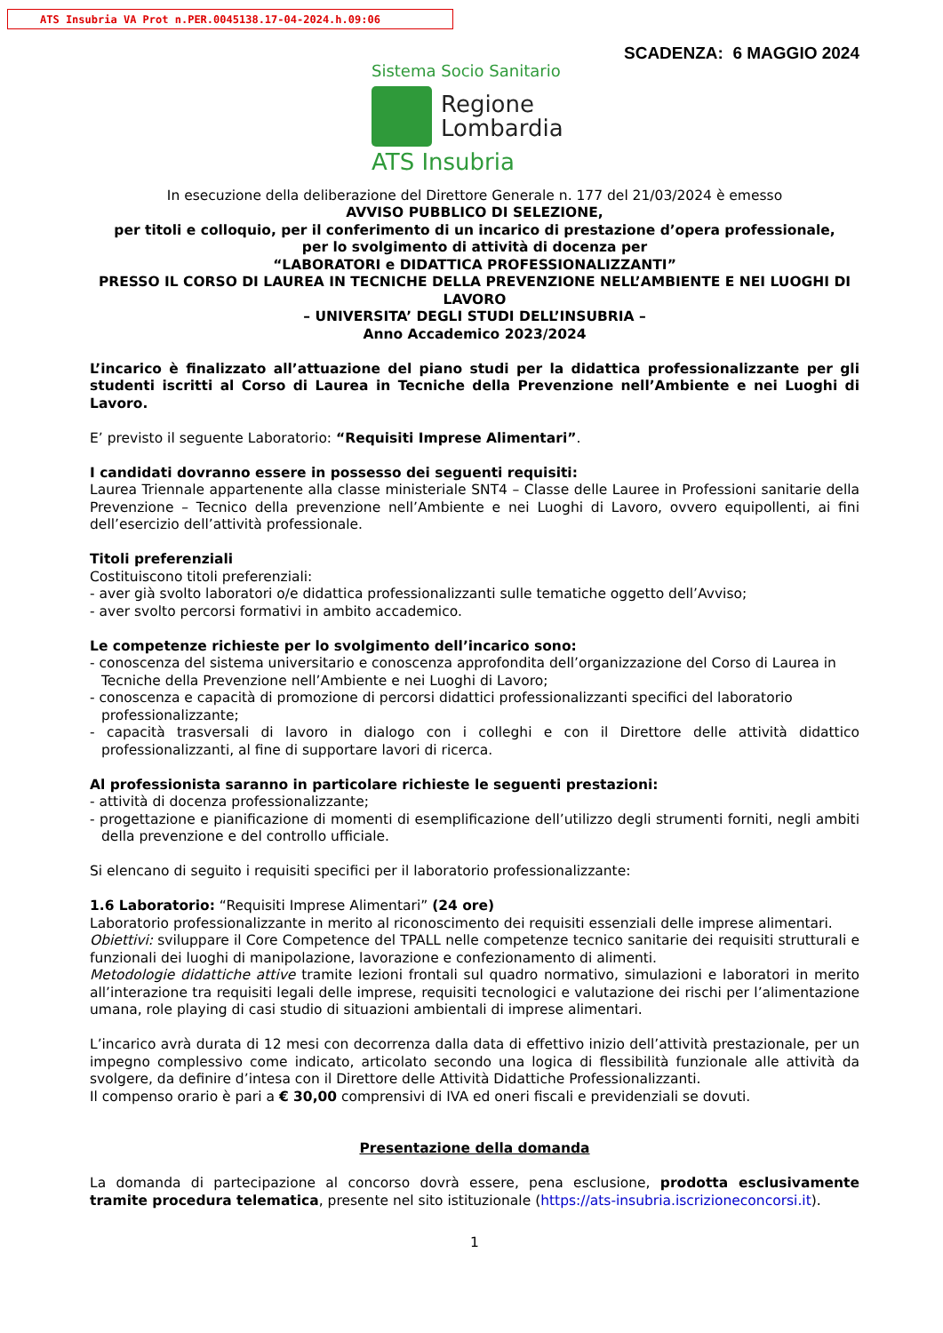ATS Insubria VA Prot n.PER.0045138.17-04-2024.h.09:06
SCADENZA: 6 MAGGIO 2024
Sistema Socio Sanitario
Regione
Lombardia
ATS Insubria
In esecuzione della deliberazione del Direttore Generale n. 177 del 21/03/2024 è emesso
AVVISO PUBBLICO DI SELEZIONE,
per titoli e colloquio, per il conferimento di un incarico di prestazione d’opera professionale,
per lo svolgimento di attività di docenza per
“LABORATORI e DIDATTICA PROFESSIONALIZZANTI”
PRESSO IL CORSO DI LAUREA IN TECNICHE DELLA PREVENZIONE NELL’AMBIENTE E NEI LUOGHI DI LAVORO
– UNIVERSITA’ DEGLI STUDI DELL’INSUBRIA –
Anno Accademico 2023/2024
L’incarico è finalizzato all’attuazione del piano studi per la didattica professionalizzante per gli studenti iscritti al Corso di Laurea in Tecniche della Prevenzione nell’Ambiente e nei Luoghi di Lavoro.
E’ previsto il seguente Laboratorio: “Requisiti Imprese Alimentari”.
I candidati dovranno essere in possesso dei seguenti requisiti:
Laurea Triennale appartenente alla classe ministeriale SNT4 – Classe delle Lauree in Professioni sanitarie della Prevenzione – Tecnico della prevenzione nell’Ambiente e nei Luoghi di Lavoro, ovvero equipollenti, ai fini dell’esercizio dell’attività professionale.
Titoli preferenziali
Costituiscono titoli preferenziali:
- aver già svolto laboratori o/e didattica professionalizzanti sulle tematiche oggetto dell’Avviso;
- aver svolto percorsi formativi in ambito accademico.
Le competenze richieste per lo svolgimento dell’incarico sono:
- conoscenza del sistema universitario e conoscenza approfondita dell’organizzazione del Corso di Laurea in Tecniche della Prevenzione nell’Ambiente e nei Luoghi di Lavoro;
- conoscenza e capacità di promozione di percorsi didattici professionalizzanti specifici del laboratorio professionalizzante;
- capacità trasversali di lavoro in dialogo con i colleghi e con il Direttore delle attività didattico professionalizzanti, al fine di supportare lavori di ricerca.
Al professionista saranno in particolare richieste le seguenti prestazioni:
- attività di docenza professionalizzante;
- progettazione e pianificazione di momenti di esemplificazione dell’utilizzo degli strumenti forniti, negli ambiti della prevenzione e del controllo ufficiale.
Si elencano di seguito i requisiti specifici per il laboratorio professionalizzante:
1.6 Laboratorio: “Requisiti Imprese Alimentari” (24 ore)
Laboratorio professionalizzante in merito al riconoscimento dei requisiti essenziali delle imprese alimentari.
Obiettivi: sviluppare il Core Competence del TPALL nelle competenze tecnico sanitarie dei requisiti strutturali e funzionali dei luoghi di manipolazione, lavorazione e confezionamento di alimenti.
Metodologie didattiche attive tramite lezioni frontali sul quadro normativo, simulazioni e laboratori in merito all’interazione tra requisiti legali delle imprese, requisiti tecnologici e valutazione dei rischi per l’alimentazione umana, role playing di casi studio di situazioni ambientali di imprese alimentari.
L’incarico avrà durata di 12 mesi con decorrenza dalla data di effettivo inizio dell’attività prestazionale, per un impegno complessivo come indicato, articolato secondo una logica di flessibilità funzionale alle attività da svolgere, da definire d’intesa con il Direttore delle Attività Didattiche Professionalizzanti.
Il compenso orario è pari a € 30,00 comprensivi di IVA ed oneri fiscali e previdenziali se dovuti.
Presentazione della domanda
La domanda di partecipazione al concorso dovrà essere, pena esclusione, prodotta esclusivamente tramite procedura telematica, presente nel sito istituzionale (https://ats-insubria.iscrizioneconcorsi.it).
1